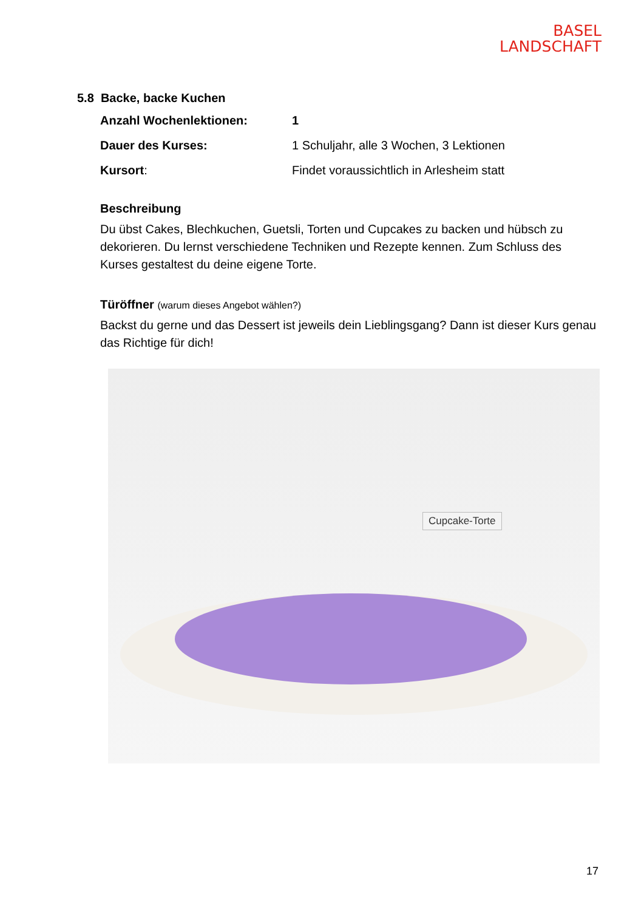BASEL
LANDSCHAFT
5.8 Backe, backe Kuchen
Anzahl Wochenlektionen: 1
Dauer des Kurses: 1 Schuljahr, alle 3 Wochen, 3 Lektionen
Kursort: Findet voraussichtlich in Arlesheim statt
Beschreibung
Du übst Cakes, Blechkuchen, Guetsli, Torten und Cupcakes zu backen und hübsch zu dekorieren. Du lernst verschiedene Techniken und Rezepte kennen. Zum Schluss des Kurses gestaltest du deine eigene Torte.
Türöffner (warum dieses Angebot wählen?)
Backst du gerne und das Dessert ist jeweils dein Lieblingsgang? Dann ist dieser Kurs genau das Richtige für dich!
Cupcake-Torte
17